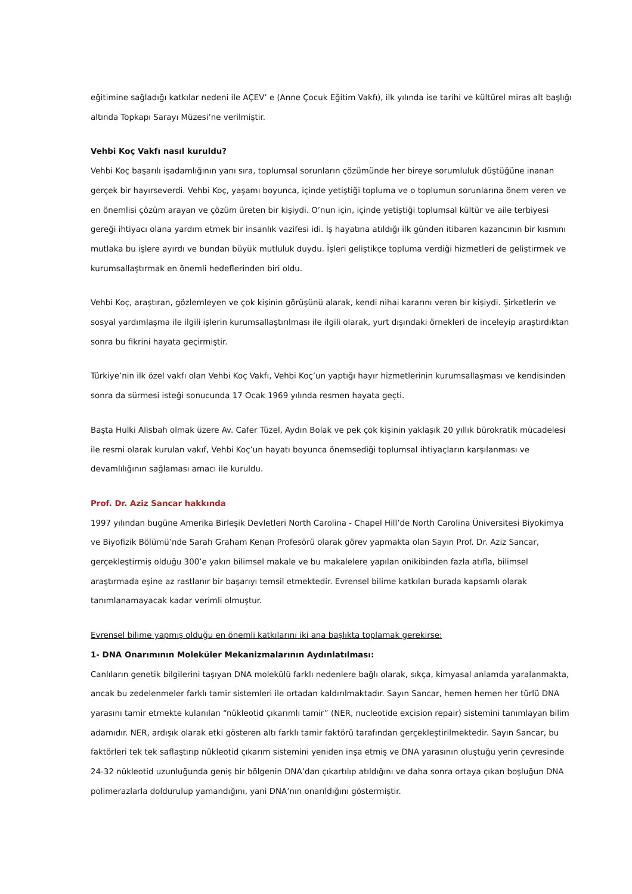eğitimine sağladığı katkılar nedeni ile AÇEV’ e (Anne Çocuk Eğitim Vakfı), ilk yılında ise tarihi ve kültürel miras alt başlığı altında Topkapı Sarayı Müzesi’ne verilmiştir.
Vehbi Koç Vakfı nasıl kuruldu?
Vehbi Koç başarılı işadamlığının yanı sıra, toplumsal sorunların çözümünde her bireye sorumluluk düştüğüne inanan gerçek bir hayırseverdi. Vehbi Koç, yaşamı boyunca, içinde yetiştiği topluma ve o toplumun sorunlarına önem veren ve en önemlisi çözüm arayan ve çözüm üreten bir kişiydi. O’nun için, içinde yetiştiği toplumsal kültür ve aile terbiyesi gereği ihtiyacı olana yardım etmek bir insanlık vazifesi idi. İş hayatına atıldığı ilk günden itibaren kazancının bir kısmını mutlaka bu işlere ayırdı ve bundan büyük mutluluk duydu. İşleri geliştikçe topluma verdiği hizmetleri de geliştirmek ve kurumsallaştırmak en önemli hedeflerinden biri oldu.
Vehbi Koç, araştıran, gözlemleyen ve çok kişinin görüşünü alarak, kendi nihai kararını veren bir kişiydi. Şirketlerin ve sosyal yardımlaşma ile ilgili işlerin kurumsallaştırılması ile ilgili olarak, yurt dışındaki örnekleri de inceleyip araştırdıktan sonra bu fikrini hayata geçirmiştir.
Türkiye’nin ilk özel vakfı olan Vehbi Koç Vakfı, Vehbi Koç’un yaptığı hayır hizmetlerinin kurumsallaşması ve kendisinden sonra da sürmesi isteği sonucunda 17 Ocak 1969 yılında resmen hayata geçti.
Başta Hulki Alisbah olmak üzere Av. Cafer Tüzel, Aydın Bolak ve pek çok kişinin yaklaşık 20 yıllık bürokratik mücadelesi ile resmi olarak kurulan vakıf, Vehbi Koç’un hayatı boyunca önemsediği toplumsal ihtiyaçların karşılanması ve devamlılığının sağlaması amacı ile kuruldu.
Prof. Dr. Aziz Sancar hakkında
1997 yılından bugüne Amerika Birleşik Devletleri North Carolina - Chapel Hill’de North Carolina Üniversitesi Biyokimya ve Biyofizik Bölümü’nde Sarah Graham Kenan Profesörü olarak görev yapmakta olan Sayın Prof. Dr. Aziz Sancar, gerçekleştirmiş olduğu 300’e yakın bilimsel makale ve bu makalelere yapılan onikibinden fazla atıfla, bilimsel araştırmada eşine az rastlanır bir başarıyı temsil etmektedir. Evrensel bilime katkıları burada kapsamlı olarak tanımlanamayacak kadar verimli olmuştur.
Evrensel bilime yapmış olduğu en önemli katkılarını iki ana başlıkta toplamak gerekirse:
1- DNA Onarımının Moleküler Mekanizmalarının Aydınlatılması:
Canlıların genetik bilgilerini taşıyan DNA molekülü farklı nedenlere bağlı olarak, sıkça, kimyasal anlamda yaralanmakta, ancak bu zedelenmeler farklı tamir sistemleri ile ortadan kaldırılmaktadır. Sayın Sancar, hemen hemen her türlü DNA yarasını tamir etmekte kulanılan “nükleotid çıkarımlı tamir” (NER, nucleotide excision repair) sistemini tanımlayan bilim adamıdır. NER, ardışık olarak etki gösteren altı farklı tamir faktörü tarafından gerçekleştirilmektedir. Sayın Sancar, bu faktörleri tek tek saflaştırıp nükleotid çıkarım sistemini yeniden inşa etmiş ve DNA yarasının oluştuğu yerin çevresinde 24-32 nükleotid uzunluğunda geniş bir bölgenin DNA’dan çıkartılıp atıldığını ve daha sonra ortaya çıkan boşluğun DNA polimerazlarla doldurulup yamandığını, yani DNA’nın onarıldığını göstermiştir.